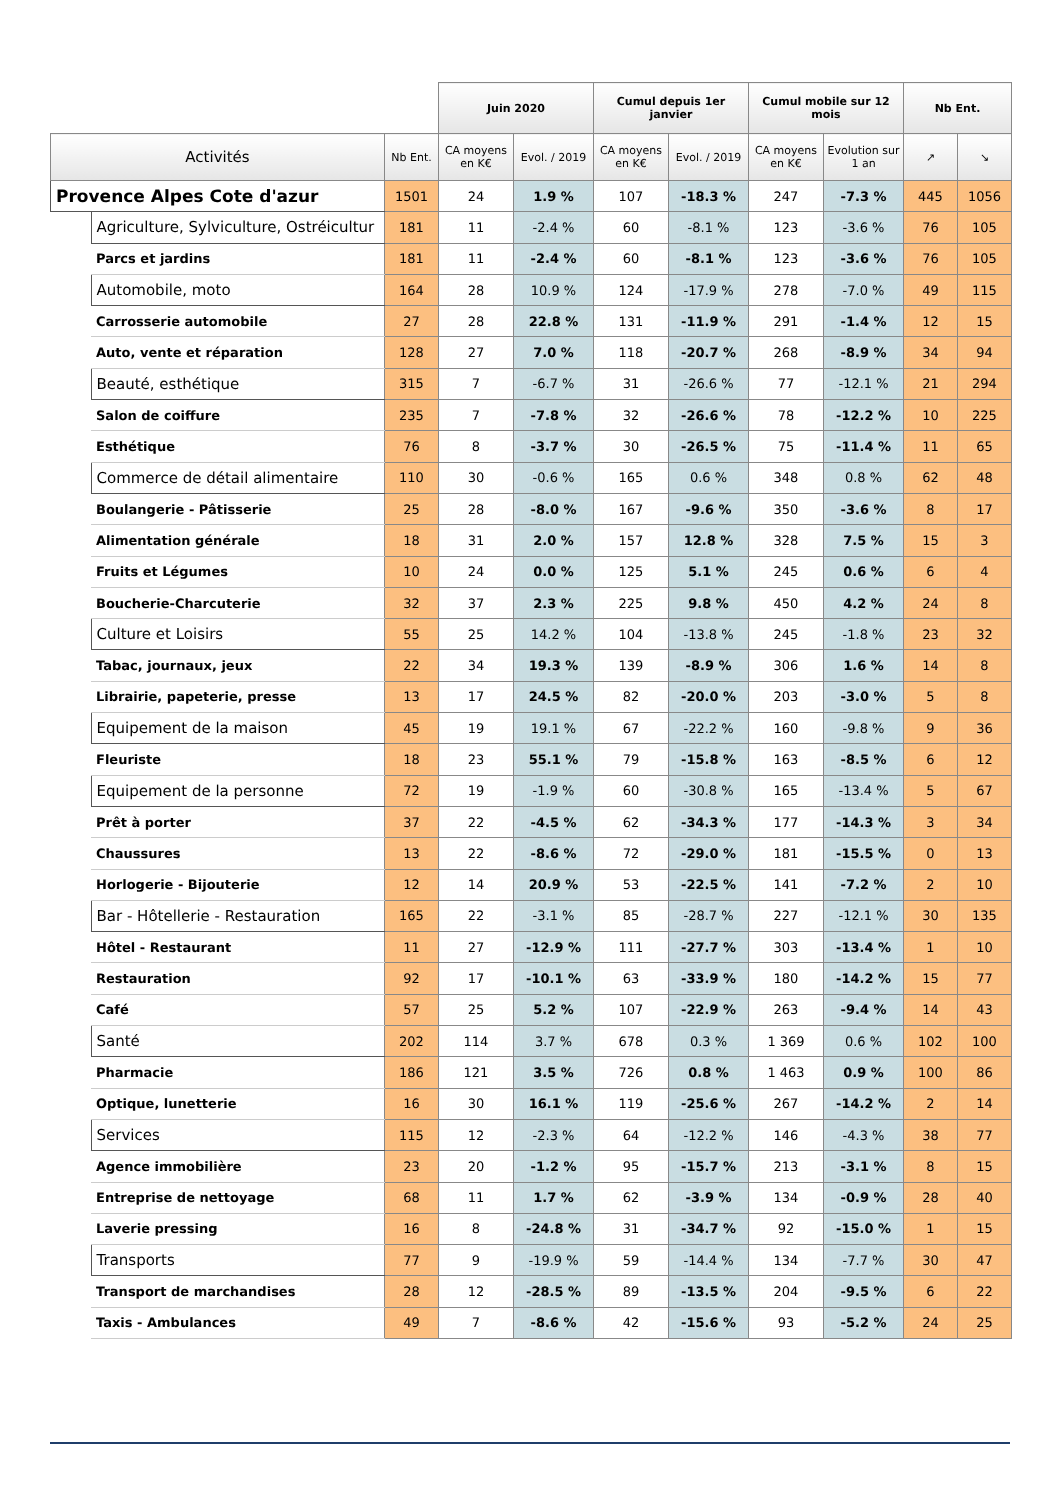| | | | Juin 2020 | | Cumul depuis 1er janvier | | Cumul mobile sur 12 mois | | Nb Ent. | |
| --- | --- | --- | --- | --- | --- | --- | --- | --- | --- | --- |
| Activités | | Nb Ent. | CA moyens en K€ | Evol. / 2019 | CA moyens en K€ | Evol. / 2019 | CA moyens en K€ | Evolution sur 1 an | ↗ | ↘ |
| Provence Alpes Cote d'azur | | 1501 | 24 | 1.9 % | 107 | -18.3 % | 247 | -7.3 % | 445 | 1056 |
| | Agriculture, Sylviculture, Ostréicultur | 181 | 11 | -2.4 % | 60 | -8.1 % | 123 | -3.6 % | 76 | 105 |
| | Parcs et jardins | 181 | 11 | -2.4 % | 60 | -8.1 % | 123 | -3.6 % | 76 | 105 |
| | Automobile, moto | 164 | 28 | 10.9 % | 124 | -17.9 % | 278 | -7.0 % | 49 | 115 |
| | Carrosserie automobile | 27 | 28 | 22.8 % | 131 | -11.9 % | 291 | -1.4 % | 12 | 15 |
| | Auto, vente et réparation | 128 | 27 | 7.0 % | 118 | -20.7 % | 268 | -8.9 % | 34 | 94 |
| | Beauté, esthétique | 315 | 7 | -6.7 % | 31 | -26.6 % | 77 | -12.1 % | 21 | 294 |
| | Salon de coiffure | 235 | 7 | -7.8 % | 32 | -26.6 % | 78 | -12.2 % | 10 | 225 |
| | Esthétique | 76 | 8 | -3.7 % | 30 | -26.5 % | 75 | -11.4 % | 11 | 65 |
| | Commerce de détail alimentaire | 110 | 30 | -0.6 % | 165 | 0.6 % | 348 | 0.8 % | 62 | 48 |
| | Boulangerie - Pâtisserie | 25 | 28 | -8.0 % | 167 | -9.6 % | 350 | -3.6 % | 8 | 17 |
| | Alimentation générale | 18 | 31 | 2.0 % | 157 | 12.8 % | 328 | 7.5 % | 15 | 3 |
| | Fruits et Légumes | 10 | 24 | 0.0 % | 125 | 5.1 % | 245 | 0.6 % | 6 | 4 |
| | Boucherie-Charcuterie | 32 | 37 | 2.3 % | 225 | 9.8 % | 450 | 4.2 % | 24 | 8 |
| | Culture et Loisirs | 55 | 25 | 14.2 % | 104 | -13.8 % | 245 | -1.8 % | 23 | 32 |
| | Tabac, journaux, jeux | 22 | 34 | 19.3 % | 139 | -8.9 % | 306 | 1.6 % | 14 | 8 |
| | Librairie, papeterie, presse | 13 | 17 | 24.5 % | 82 | -20.0 % | 203 | -3.0 % | 5 | 8 |
| | Equipement de la maison | 45 | 19 | 19.1 % | 67 | -22.2 % | 160 | -9.8 % | 9 | 36 |
| | Fleuriste | 18 | 23 | 55.1 % | 79 | -15.8 % | 163 | -8.5 % | 6 | 12 |
| | Equipement de la personne | 72 | 19 | -1.9 % | 60 | -30.8 % | 165 | -13.4 % | 5 | 67 |
| | Prêt à porter | 37 | 22 | -4.5 % | 62 | -34.3 % | 177 | -14.3 % | 3 | 34 |
| | Chaussures | 13 | 22 | -8.6 % | 72 | -29.0 % | 181 | -15.5 % | 0 | 13 |
| | Horlogerie - Bijouterie | 12 | 14 | 20.9 % | 53 | -22.5 % | 141 | -7.2 % | 2 | 10 |
| | Bar - Hôtellerie - Restauration | 165 | 22 | -3.1 % | 85 | -28.7 % | 227 | -12.1 % | 30 | 135 |
| | Hôtel - Restaurant | 11 | 27 | -12.9 % | 111 | -27.7 % | 303 | -13.4 % | 1 | 10 |
| | Restauration | 92 | 17 | -10.1 % | 63 | -33.9 % | 180 | -14.2 % | 15 | 77 |
| | Café | 57 | 25 | 5.2 % | 107 | -22.9 % | 263 | -9.4 % | 14 | 43 |
| | Santé | 202 | 114 | 3.7 % | 678 | 0.3 % | 1 369 | 0.6 % | 102 | 100 |
| | Pharmacie | 186 | 121 | 3.5 % | 726 | 0.8 % | 1 463 | 0.9 % | 100 | 86 |
| | Optique, lunetterie | 16 | 30 | 16.1 % | 119 | -25.6 % | 267 | -14.2 % | 2 | 14 |
| | Services | 115 | 12 | -2.3 % | 64 | -12.2 % | 146 | -4.3 % | 38 | 77 |
| | Agence immobilière | 23 | 20 | -1.2 % | 95 | -15.7 % | 213 | -3.1 % | 8 | 15 |
| | Entreprise de nettoyage | 68 | 11 | 1.7 % | 62 | -3.9 % | 134 | -0.9 % | 28 | 40 |
| | Laverie pressing | 16 | 8 | -24.8 % | 31 | -34.7 % | 92 | -15.0 % | 1 | 15 |
| | Transports | 77 | 9 | -19.9 % | 59 | -14.4 % | 134 | -7.7 % | 30 | 47 |
| | Transport de marchandises | 28 | 12 | -28.5 % | 89 | -13.5 % | 204 | -9.5 % | 6 | 22 |
| | Taxis - Ambulances | 49 | 7 | -8.6 % | 42 | -15.6 % | 93 | -5.2 % | 24 | 25 |